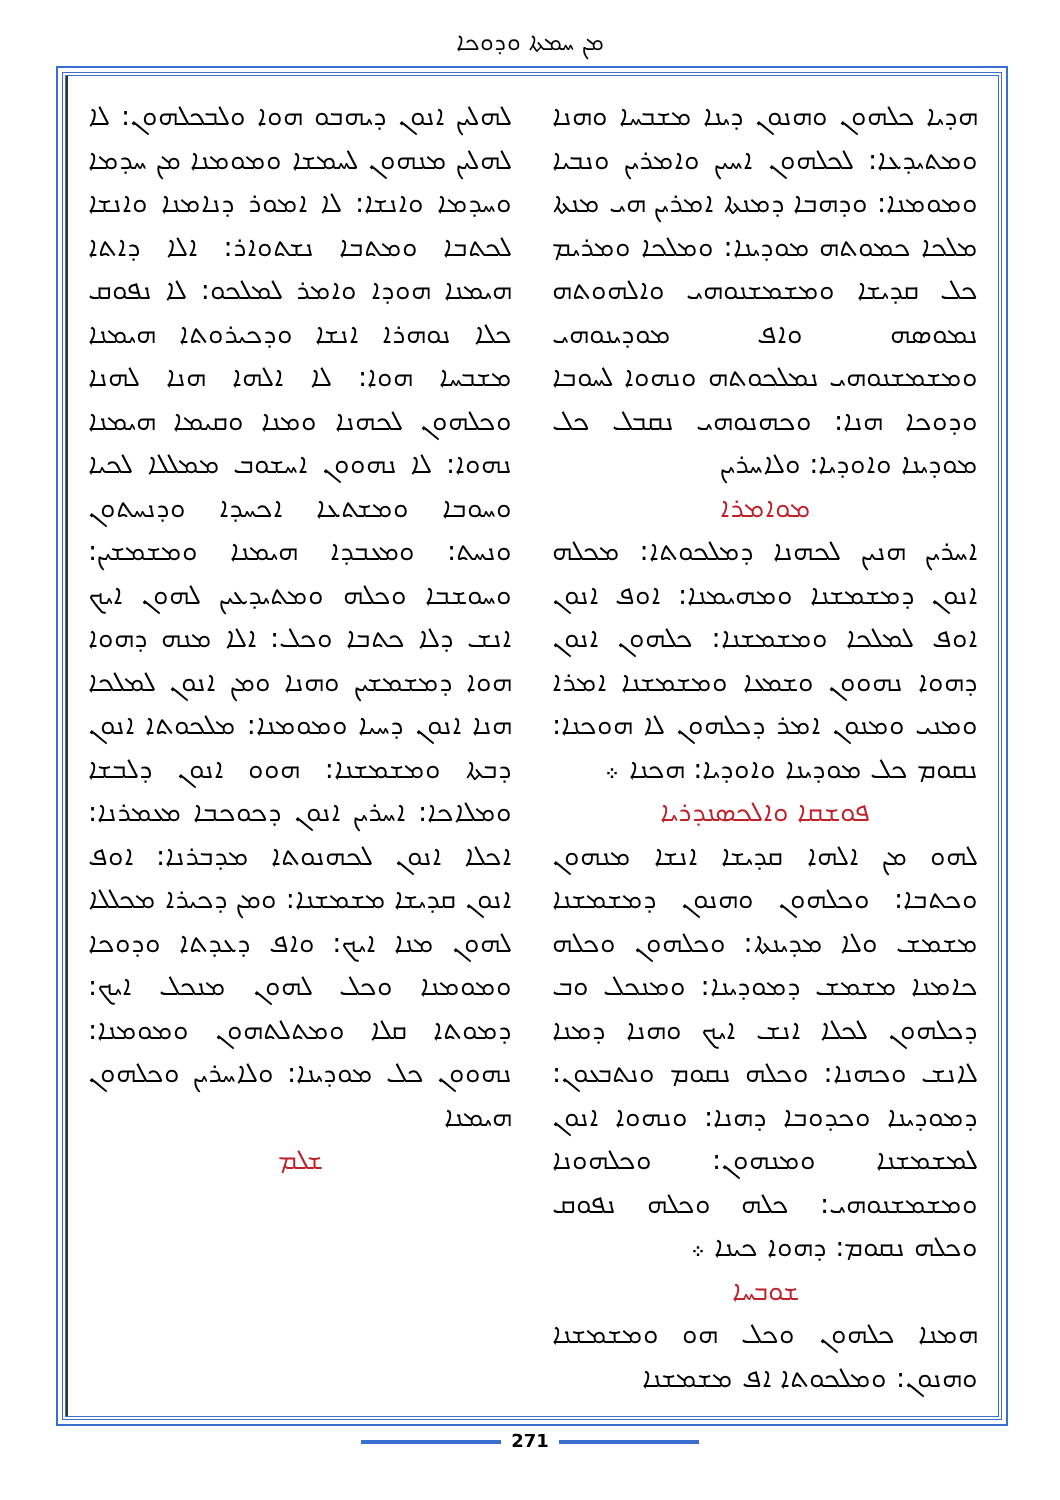ܡܢ ܚܡܬܐ ܘܕܘܟܐ
ܠܗܠܝܢ ܐܢܘܢ ܕܝܗܒܘ ܗܘܐ ܘܠܒܟܠܗܘܢ: ܠܐ ܠܗܠܝܢ ܡܢܗܘܢ ܠܚܡܫܐ ܘܡܘܡܢܐ ܡܢ ܚܕܡܐ ܘܚܕܡܐ ܘܐܢܫܐ: ܠܐ ܐܡܘܪ ܕܢܐܡܢܐ ܘܐܢܫܐ ܠܟܬܒܐ ܘܡܬܒܐ ܢܫܬܘܐܪ: ܐܠܐ ܕܐܬܐ ܗܝܡܢܐ ܗܘܕܐ ܘܐܡܪ ܠܡܠܟܘ: ܠܐ ܢܦܘܩ ܟܠܐ ܢܘܗܪܐ ܐܢܫܐ ܘܕܟܝܪܘܬܐ ܗܝܡܢܐ ܡܫܒܚܐ ܗܘܐ: ܠܐ ܐܠܗܐ ܗܢܐ ܠܗܢܐ ܘܟܠܗܘܢ ܠܟܗܢܐ ܘܡܢܐ ܘܩܝܡܐ ܗܝܡܢܐ ܢܗܘܐ: ܠܐ ܢܗܘܘܢ ܐܚܫܘܒ ܡܡܠܠܐ ܠܟܝܐ ܘܚܘܒܐ ܘܡܫܬܥܐ ܐܟܚܕܐ ܘܕܢܚܬܘܢ ܘܢܚܬ: ܘܡܥܒܕܐ ܗܝܡܢܐ ܘܡܫܡܫܝܢ: ܘܚܘܫܒܐ ܘܟܠܗ ܘܡܬܝܕܥܝܢ ܠܗܘܢ ܐܝܟ ܐܢܫ ܕܠܐ ܟܬܒܐ ܘܟܠ: ܐܠܐ ܡܢܗ ܕܗܘܐ ܗܘܐ ܕܡܫܡܫܝܢ ܘܗܢܐ ܘܡܢ ܐܢܘܢ ܠܡܠܟܐ ܗܢܐ ܐܢܘܢ ܕܚܝܐ ܘܡܘܡܢܐ: ܡܠܟܘܬܐ ܐܢܘܢ ܕܒܬܐ ܘܡܫܡܫܢܐ: ܗܘܘ ܐܢܘܢ ܕܠܒܫܐ ܘܡܠܐܟܐ: ܐܚܪܝܢ ܐܢܘܢ ܕܟܘܟܒܐ ܡܥܡܪܢܐ: ܐܟܠܐ ܐܢܘܢ ܠܟܗܢܘܬܐ ܡܕܒܪܢܐ: ܐܘܦ ܐܢܘܢ ܩܕܝܫܐ ܡܫܡܫܢܐ: ܘܡܢ ܕܟܝܪܐ ܡܟܠܠܐ ܠܗܘܢ ܡܢܐ ܐܝܟ: ܘܐܦ ܕܥܕܬܐ ܘܕܘܟܐ ܘܡܘܡܢܐ ܘܟܠ ܠܗܘܢ ܡܢܟܠ ܐܝܟ: ܕܡܘܬܐ ܩܠܐ ܘܡܬܠܬܗܘܢ ܘܡܘܡܢܐ: ܢܗܘܘܢ ܟܠ ܡܘܕܝܢܐ: ܘܠܐܚܪܝܢ ܘܟܠܗܘܢ ܗܝܡܢܐ
ܫܠܡ
ܗܕܝܐ ܟܠܗܘܢ ܘܗܢܘܢ ܕܝܢܐ ܡܫܒܚܐ ܘܗܢܐ ܘܡܬܝܕܥܐ: ܠܟܠܗܘܢ ܐܚܝܢ ܘܐܡܪܝܢ ܘܢܒܝܐ ܘܡܘܡܢܐ: ܘܕܗܒܐ ܕܡܢܬܐ ܐܡܪܝܢ ܗܝ ܡܢܬܐ ܡܠܟܐ ܟܡܘܬܗ ܡܘܕܝܢܐ: ܘܡܠܟܐ ܘܡܪܝܡ ܟܠ ܩܕܝܫܐ ܘܡܫܡܫܢܘܗܝ ܘܐܠܗܘܬܗ ܢܡܘܣܗ ܘܐܦ ܡܘܕܝܢܘܗܝ ܘܡܫܡܫܢܘܗܝ ܢܡܠܟܘܬܗ ܘܢܗܘܐ ܠܚܘܒܐ ܘܕܘܟܐ ܗܢܐ: ܘܟܗܢܘܗܝ ܢܩܒܠ ܟܠ ܡܘܕܝܢܐ ܘܐܘܕܝܐ: ܘܠܐܚܪܝܢ
ܡܘܐܡܪܐ
ܐܚܪܝܢ ܗܢܝܢ ܠܟܗܢܐ ܕܡܠܟܘܬܐ: ܡܟܠܗ ܐܢܘܢ ܕܡܫܡܫܢܐ ܘܡܗܝܡܢܐ: ܐܘܦ ܐܢܘܢ ܐܘܦ ܠܡܠܟܐ ܘܡܫܡܫܢܐ: ܟܠܗܘܢ ܐܢܘܢ ܕܗܘܐ ܢܗܘܘܢ ܘܫܡܥܐ ܘܡܫܡܫܢܐ ܐܡܪܐ ܘܡܢܝ ܘܡܢܘܢ ܐܡܪ ܕܟܠܗܘܢ ܠܐ ܗܘܟܢܐ: ܢܩܘܡ ܟܠ ܡܘܕܝܢܐ ܘܐܘܕܝܐ: ܗܟܢܐ ܀
ܦܘܫܩܐ ܘܐܠܟܣܢܕܪܝܐ
ܠܗܘ ܡܢ ܐܠܗܐ ܩܕܝܫܐ ܐܢܫܐ ܡܢܗܘܢ ܘܟܬܒܐ: ܘܟܠܗܘܢ ܘܗܢܘܢ ܕܡܫܡܫܢܐ ܡܫܡܫ ܘܠܐ ܡܕܝܢܬܐ: ܘܟܠܗܘܢ ܘܟܠܗ ܟܐܡܢܐ ܡܫܡܫ ܕܡܘܕܝܢܐ: ܘܡܢܟܠ ܘܒ ܕܟܠܗܘܢ ܠܟܠܐ ܐܢܫ ܐܝܟ ܘܗܢܐ ܕܡܢܐ ܠܐܢܫ ܘܟܗܢܐ: ܘܟܠܗ ܢܩܘܡ ܘܢܬܒܥܘܢ: ܕܡܘܕܝܢܐ ܘܟܕܘܒܐ ܕܗܢܐ: ܘܢܗܘܐ ܐܢܘܢ ܠܡܫܡܫܢܐ ܘܡܢܗܘܢ: ܘܟܠܗܘܢܐ ܘܡܫܡܫܢܘܗܝ: ܟܠܗ ܘܟܠܗ ܢܦܘܩ ܘܟܠܗ ܢܩܘܡ: ܕܗܘܐ ܟܝܢܐ ܀
ܫܘܒܚܐ
ܗܡܢܐ ܟܠܗܘܢ ܘܟܠ ܗܘ ܘܡܫܡܫܢܐ ܘܗܢܘܢ: ܘܡܠܟܘܬܐ ܐܦ ܡܫܡܫܢܐ
271